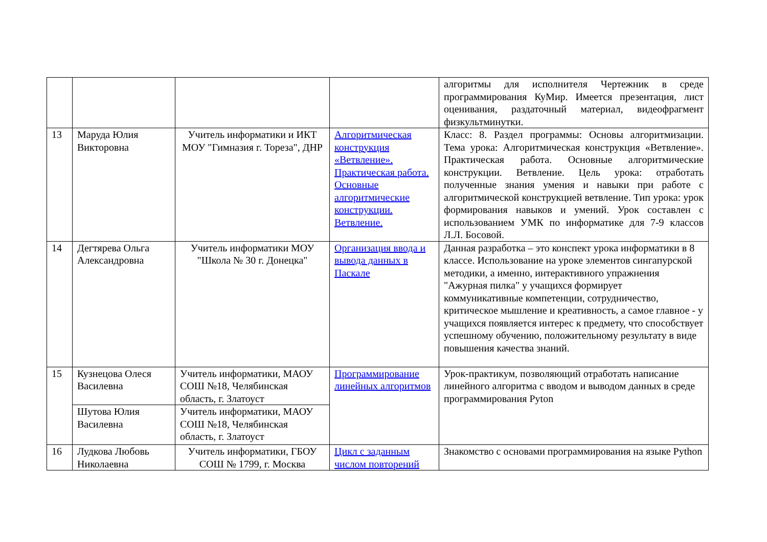| | | | | алгоритмы для исполнителя Чертежник в среде программирования КуМир. Имеется презентация, лист оценивания, раздаточный материал, видеофрагмент физкультминутки. |
| 13 | Маруда Юлия Викторовна | Учитель информатики и ИКТ МОУ "Гимназия г. Тореза", ДНР | Алгоритмическая конструкция «Ветвление». Практическая работа. Основные алгоритмические конструкции. Ветвление. | Класс: 8. Раздел программы: Основы алгоритмизации. Тема урока: Алгоритмическая конструкция «Ветвление». Практическая работа. Основные алгоритмические конструкции. Ветвление. Цель урока: отработать полученные знания умения и навыки при работе с алгоритмической конструкцией ветвление. Тип урока: урок формирования навыков и умений. Урок составлен с использованием УМК по информатике для 7-9 классов Л.Л. Босовой. |
| 14 | Дегтярева Ольга Александровна | Учитель информатики МОУ "Школа № 30 г. Донецка" | Организация ввода и вывода данных в Паскале | Данная разработка – это конспект урока информатики в 8 классе. Использование на уроке элементов сингапурской методики, а именно, интерактивного упражнения "Ажурная пилка" у учащихся формирует коммуникативные компетенции, сотрудничество, критическое мышление и креативность, а самое главное - у учащихся появляется интерес к предмету, что способствует успешному обучению, положительному результату в виде повышения качества знаний. |
| 15 | Кузнецова Олеся Василевна | Учитель информатики, МАОУ СОШ №18, Челябинская область, г. Златоуст | Программирование линейных алгоритмов | Урок-практикум, позволяющий отработать написание линейного алгоритма с вводом и выводом данных в среде программирования Pyton |
| | Шутова Юлия Василевна | Учитель информатики, МАОУ СОШ №18, Челябинская область, г. Златоуст | | |
| 16 | Лудкова Любовь Николаевна | Учитель информатики, ГБОУ СОШ № 1799, г. Москва | Цикл с заданным числом повторений | Знакомство с основами программирования на языке Python |